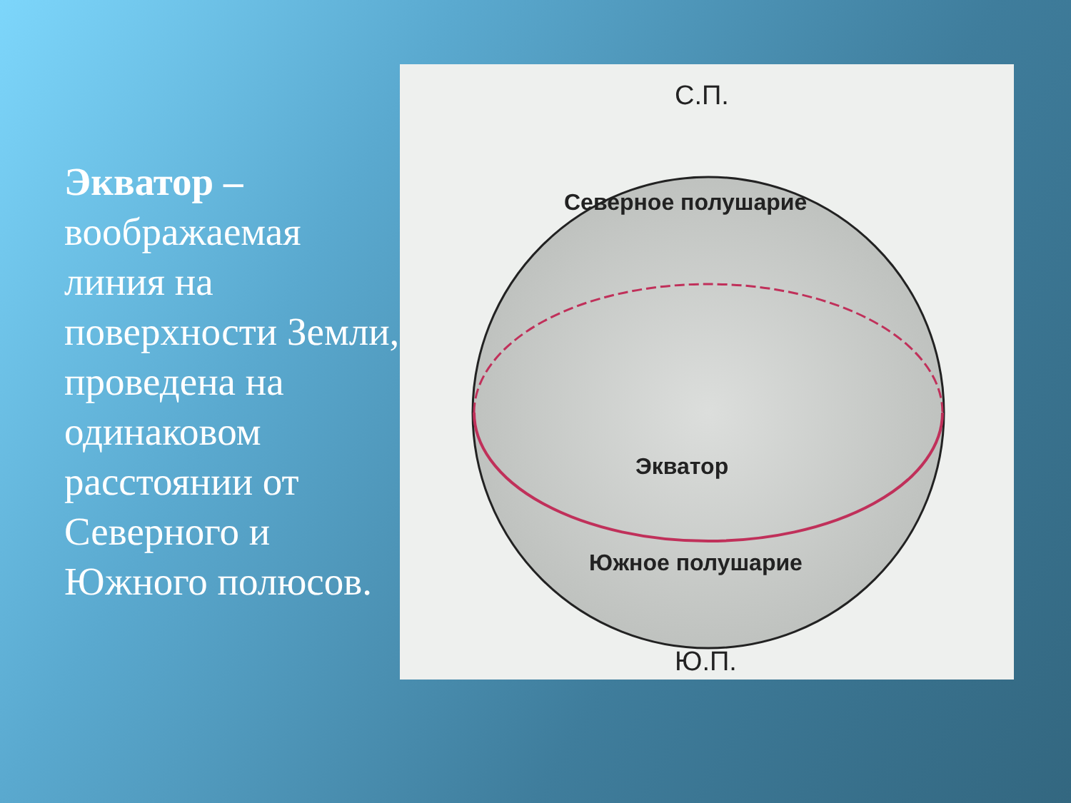Экватор – воображаемая линия на поверхности Земли, проведена на одинаковом расстоянии от Северного и Южного полюсов.
С.П.
Северное полушарие
Экватор
Южное полушарие
Ю.П.